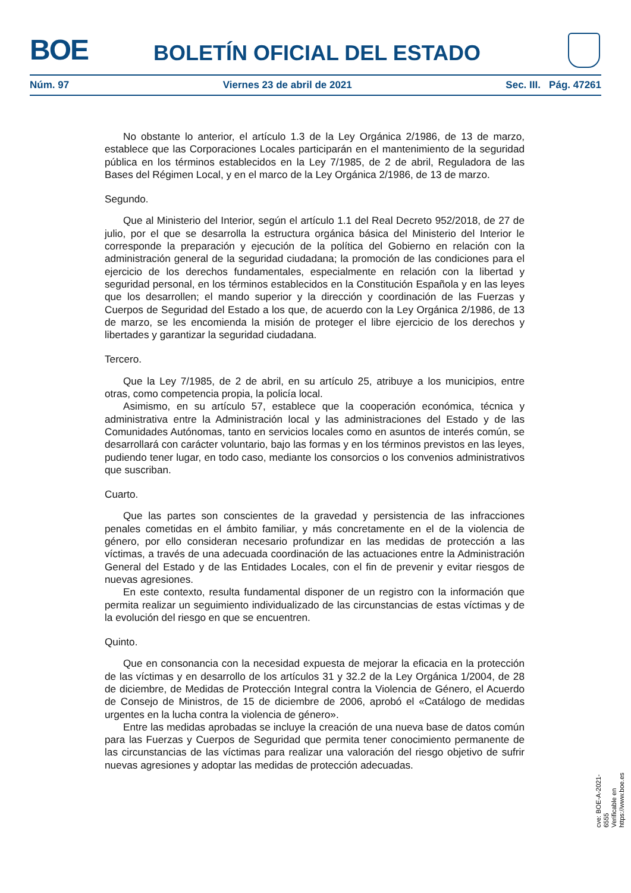BOE BOLETÍN OFICIAL DEL ESTADO
Núm. 97 Viernes 23 de abril de 2021 Sec. III. Pág. 47261
No obstante lo anterior, el artículo 1.3 de la Ley Orgánica 2/1986, de 13 de marzo, establece que las Corporaciones Locales participarán en el mantenimiento de la seguridad pública en los términos establecidos en la Ley 7/1985, de 2 de abril, Reguladora de las Bases del Régimen Local, y en el marco de la Ley Orgánica 2/1986, de 13 de marzo.
Segundo.
Que al Ministerio del Interior, según el artículo 1.1 del Real Decreto 952/2018, de 27 de julio, por el que se desarrolla la estructura orgánica básica del Ministerio del Interior le corresponde la preparación y ejecución de la política del Gobierno en relación con la administración general de la seguridad ciudadana; la promoción de las condiciones para el ejercicio de los derechos fundamentales, especialmente en relación con la libertad y seguridad personal, en los términos establecidos en la Constitución Española y en las leyes que los desarrollen; el mando superior y la dirección y coordinación de las Fuerzas y Cuerpos de Seguridad del Estado a los que, de acuerdo con la Ley Orgánica 2/1986, de 13 de marzo, se les encomienda la misión de proteger el libre ejercicio de los derechos y libertades y garantizar la seguridad ciudadana.
Tercero.
Que la Ley 7/1985, de 2 de abril, en su artículo 25, atribuye a los municipios, entre otras, como competencia propia, la policía local.
Asimismo, en su artículo 57, establece que la cooperación económica, técnica y administrativa entre la Administración local y las administraciones del Estado y de las Comunidades Autónomas, tanto en servicios locales como en asuntos de interés común, se desarrollará con carácter voluntario, bajo las formas y en los términos previstos en las leyes, pudiendo tener lugar, en todo caso, mediante los consorcios o los convenios administrativos que suscriban.
Cuarto.
Que las partes son conscientes de la gravedad y persistencia de las infracciones penales cometidas en el ámbito familiar, y más concretamente en el de la violencia de género, por ello consideran necesario profundizar en las medidas de protección a las víctimas, a través de una adecuada coordinación de las actuaciones entre la Administración General del Estado y de las Entidades Locales, con el fin de prevenir y evitar riesgos de nuevas agresiones.
En este contexto, resulta fundamental disponer de un registro con la información que permita realizar un seguimiento individualizado de las circunstancias de estas víctimas y de la evolución del riesgo en que se encuentren.
Quinto.
Que en consonancia con la necesidad expuesta de mejorar la eficacia en la protección de las víctimas y en desarrollo de los artículos 31 y 32.2 de la Ley Orgánica 1/2004, de 28 de diciembre, de Medidas de Protección Integral contra la Violencia de Género, el Acuerdo de Consejo de Ministros, de 15 de diciembre de 2006, aprobó el «Catálogo de medidas urgentes en la lucha contra la violencia de género».
Entre las medidas aprobadas se incluye la creación de una nueva base de datos común para las Fuerzas y Cuerpos de Seguridad que permita tener conocimiento permanente de las circunstancias de las víctimas para realizar una valoración del riesgo objetivo de sufrir nuevas agresiones y adoptar las medidas de protección adecuadas.
cve: BOE-A-2021-6555
Verificable en https://www.boe.es